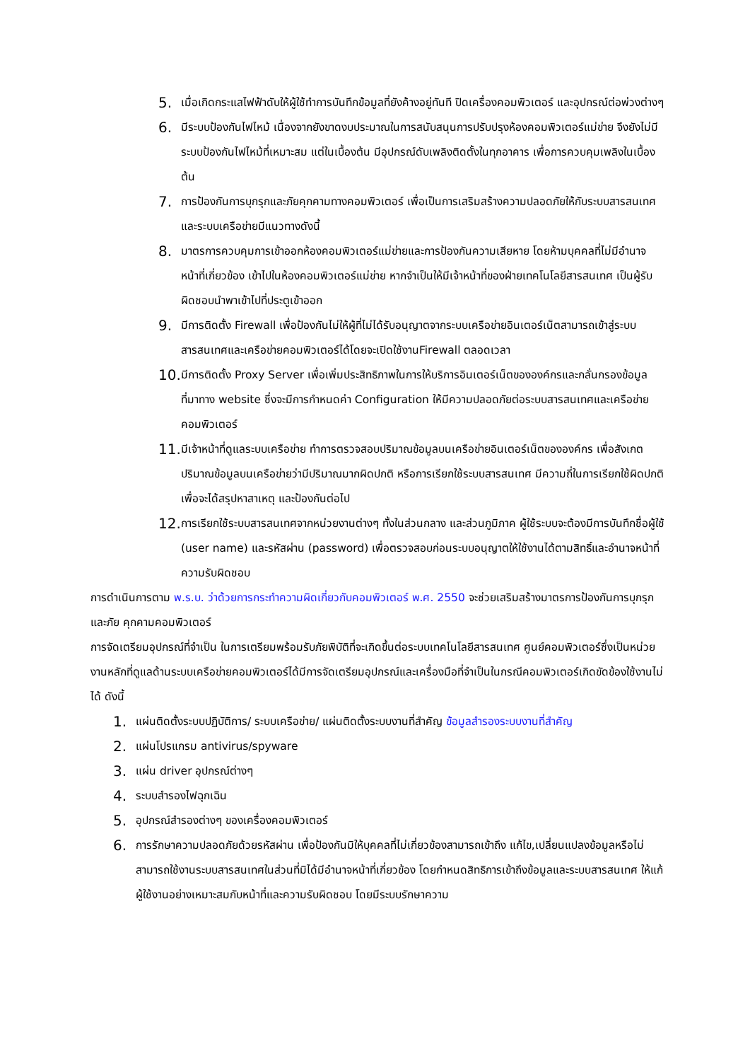5.
เมื่อเกิดกระแสไฟฟ้าดับให้ผู้ใช้ทำการบันทึกข้อมูลที่ยังค้างอยู่ทันที ปิดเครื่องคอมพิวเตอร์ และอุปกรณ์ต่อพ่วงต่างๆ
6.
มีระบบป้องกันไฟไหม้ เนื่องจากยังขาดงบประมาณในการสนับสนุนการปรับปรุงห้องคอมพิวเตอร์แม่ข่าย จึงยังไม่มีระบบป้องกันไฟไหม้ที่เหมาะสม แต่ในเบื้องต้น มีอุปกรณ์ดับเพลิงติดตั้งในทุกอาคาร เพื่อการควบคุมเพลิงในเบื้องต้น
7.
การป้องกันการบุกรุกและภัยคุกคามทางคอมพิวเตอร์ เพื่อเป็นการเสริมสร้างความปลอดภัยให้กับระบบสารสนเทศและระบบเครือข่ายมีแนวทางดังนี้
8.
มาตรการควบคุมการเข้าออกห้องคอมพิวเตอร์แม่ข่ายและการป้องกันความเสียหาย โดยห้ามบุคคลที่ไม่มีอำนาจหน้าที่เกี่ยวข้อง เข้าไปในห้องคอมพิวเตอร์แม่ข่าย หากจำเป็นให้มีเจ้าหน้าที่ของฝ่ายเทคโนโลยีสารสนเทศ เป็นผู้รับผิดชอบนำพาเข้าไปที่ประตูเข้าออก
9.
มีการติดตั้ง Firewall เพื่อป้องกันไม่ให้ผู้ที่ไม่ได้รับอนุญาตจากระบบเครือข่ายอินเตอร์เน็ตสามารถเข้าสู่ระบบสารสนเทศและเครือข่ายคอมพิวเตอร์ได้โดยจะเปิดใช้งานFirewall ตลอดเวลา
10.
มีการติดตั้ง Proxy Server เพื่อเพิ่มประสิทธิภาพในการให้บริการอินเตอร์เน็ตขององค์กรและกลั่นกรองข้อมูลที่มาทาง website ซึ่งจะมีการกำหนดค่า Configuration ให้มีความปลอดภัยต่อระบบสารสนเทศและเครือข่ายคอมพิวเตอร์
11.
มีเจ้าหน้าที่ดูแลระบบเครือข่าย ทำการตรวจสอบปริมาณข้อมูลบนเครือข่ายอินเตอร์เน็ตขององค์กร เพื่อสังเกตปริมาณข้อมูลบนเครือข่ายว่ามีปริมาณมากผิดปกติ หรือการเรียกใช้ระบบสารสนเทศ มีความถี่ในการเรียกใช้ผิดปกติ เพื่อจะได้สรุปหาสาเหตุ และป้องกันต่อไป
12.
การเรียกใช้ระบบสารสนเทศจากหน่วยงานต่างๆ ทั้งในส่วนกลาง และส่วนภูมิภาค ผู้ใช้ระบบจะต้องมีการบันทึกชื่อผู้ใช้ (user name) และรหัสผ่าน (password) เพื่อตรวจสอบก่อนระบบอนุญาตให้ใช้งานได้ตามสิทธิ์และอำนาจหน้าที่ความรับผิดชอบ
การดำเนินการตาม พ.ร.บ. ว่าด้วยการกระทำความผิดเกี่ยวกับคอมพิวเตอร์ พ.ศ. 2550 จะช่วยเสริมสร้างมาตรการป้องกันการบุกรุกและภัย คุกคามคอมพิวเตอร์
การจัดเตรียมอุปกรณ์ที่จำเป็น ในการเตรียมพร้อมรับภัยพิบัติที่จะเกิดขึ้นต่อระบบเทคโนโลยีสารสนเทศ ศูนย์คอมพิวเตอร์ซึ่งเป็นหน่วยงานหลักที่ดูแลด้านระบบเครือข่ายคอมพิวเตอร์ได้มีการจัดเตรียมอุปกรณ์และเครื่องมือที่จำเป็นในกรณีคอมพิวเตอร์เกิดขัดข้องใช้งานไม่ได้ ดังนี้
1.
แผ่นติดตั้งระบบปฏิบัติการ/ ระบบเครือข่าย/ แผ่นติดตั้งระบบงานที่สำคัญ ข้อมูลสำรองระบบงานที่สำคัญ
2.
แผ่นโปรแกรม antivirus/spyware
3.
แผ่น driver อุปกรณ์ต่างๆ
4.
ระบบสำรองไฟฉุกเฉิน
5.
อุปกรณ์สำรองต่างๆ ของเครื่องคอมพิวเตอร์
6.
การรักษาความปลอดภัยด้วยรหัสผ่าน เพื่อป้องกันมิให้บุคคลที่ไม่เกี่ยวข้องสามารถเข้าถึง แก้ไข,เปลี่ยนแปลงข้อมูลหรือไม่สามารถใช้งานระบบสารสนเทศในส่วนที่มิได้มีอำนาจหน้าที่เกี่ยวข้อง โดยกำหนดสิทธิการเข้าถึงข้อมูลและระบบสารสนเทศ ให้แก้ผู้ใช้งานอย่างเหมาะสมกับหน้าที่และความรับผิดชอบ โดยมีระบบรักษาความ